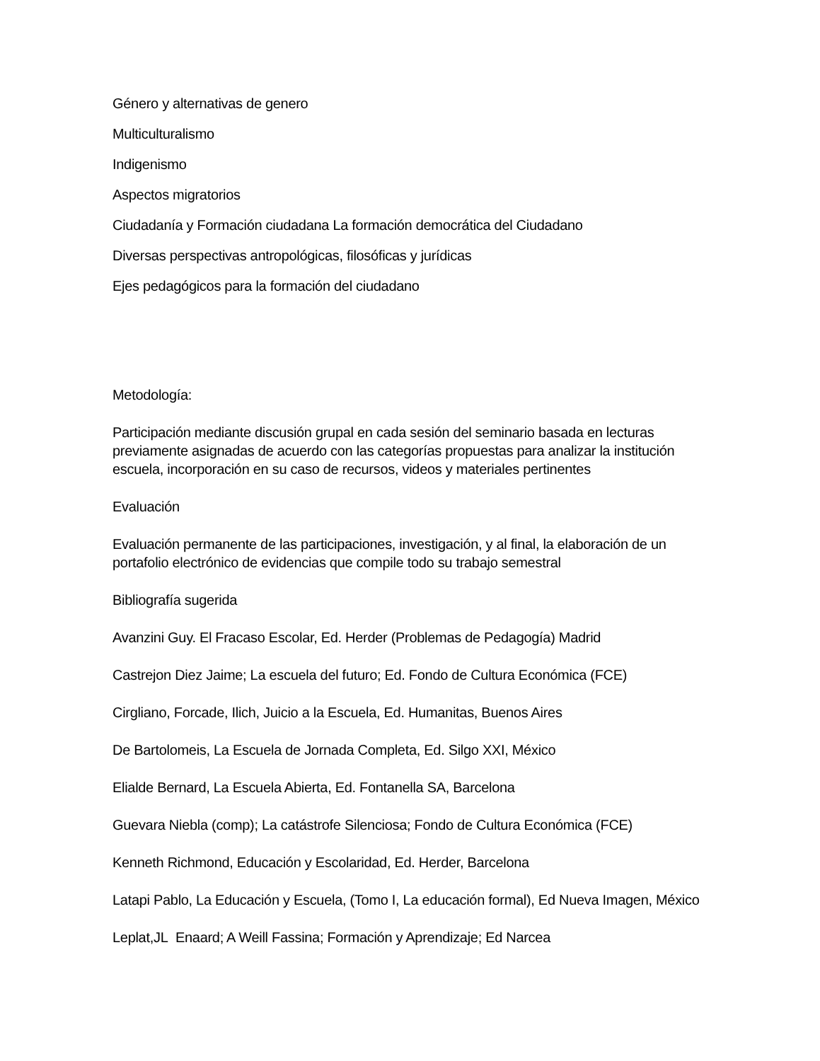Género y alternativas de genero
Multiculturalismo
Indigenismo
Aspectos migratorios
Ciudadanía y Formación ciudadana La formación democrática del Ciudadano
Diversas perspectivas antropológicas, filosóficas y jurídicas
Ejes pedagógicos para la formación del ciudadano
Metodología:
Participación mediante discusión grupal en cada sesión del seminario basada en lecturas previamente asignadas de acuerdo con las categorías propuestas para analizar la institución escuela, incorporación en su caso de recursos, videos y materiales pertinentes
Evaluación
Evaluación permanente de las participaciones, investigación, y al final, la elaboración de un portafolio electrónico de evidencias que compile todo su trabajo semestral
Bibliografía sugerida
Avanzini Guy. El Fracaso Escolar, Ed. Herder (Problemas de Pedagogía) Madrid
Castrejon Diez Jaime; La escuela del futuro; Ed. Fondo de Cultura Económica (FCE)
Cirgliano, Forcade, Ilich, Juicio a la Escuela, Ed. Humanitas, Buenos Aires
De Bartolomeis, La Escuela de Jornada Completa, Ed. Silgo XXI, México
Elialde Bernard, La Escuela Abierta, Ed. Fontanella SA, Barcelona
Guevara Niebla (comp); La catástrofe Silenciosa; Fondo de Cultura Económica (FCE)
Kenneth Richmond, Educación y Escolaridad, Ed. Herder, Barcelona
Latapi Pablo, La Educación y Escuela, (Tomo I, La educación formal), Ed Nueva Imagen, México
Leplat,JL Enaard; A Weill Fassina; Formación y Aprendizaje; Ed Narcea